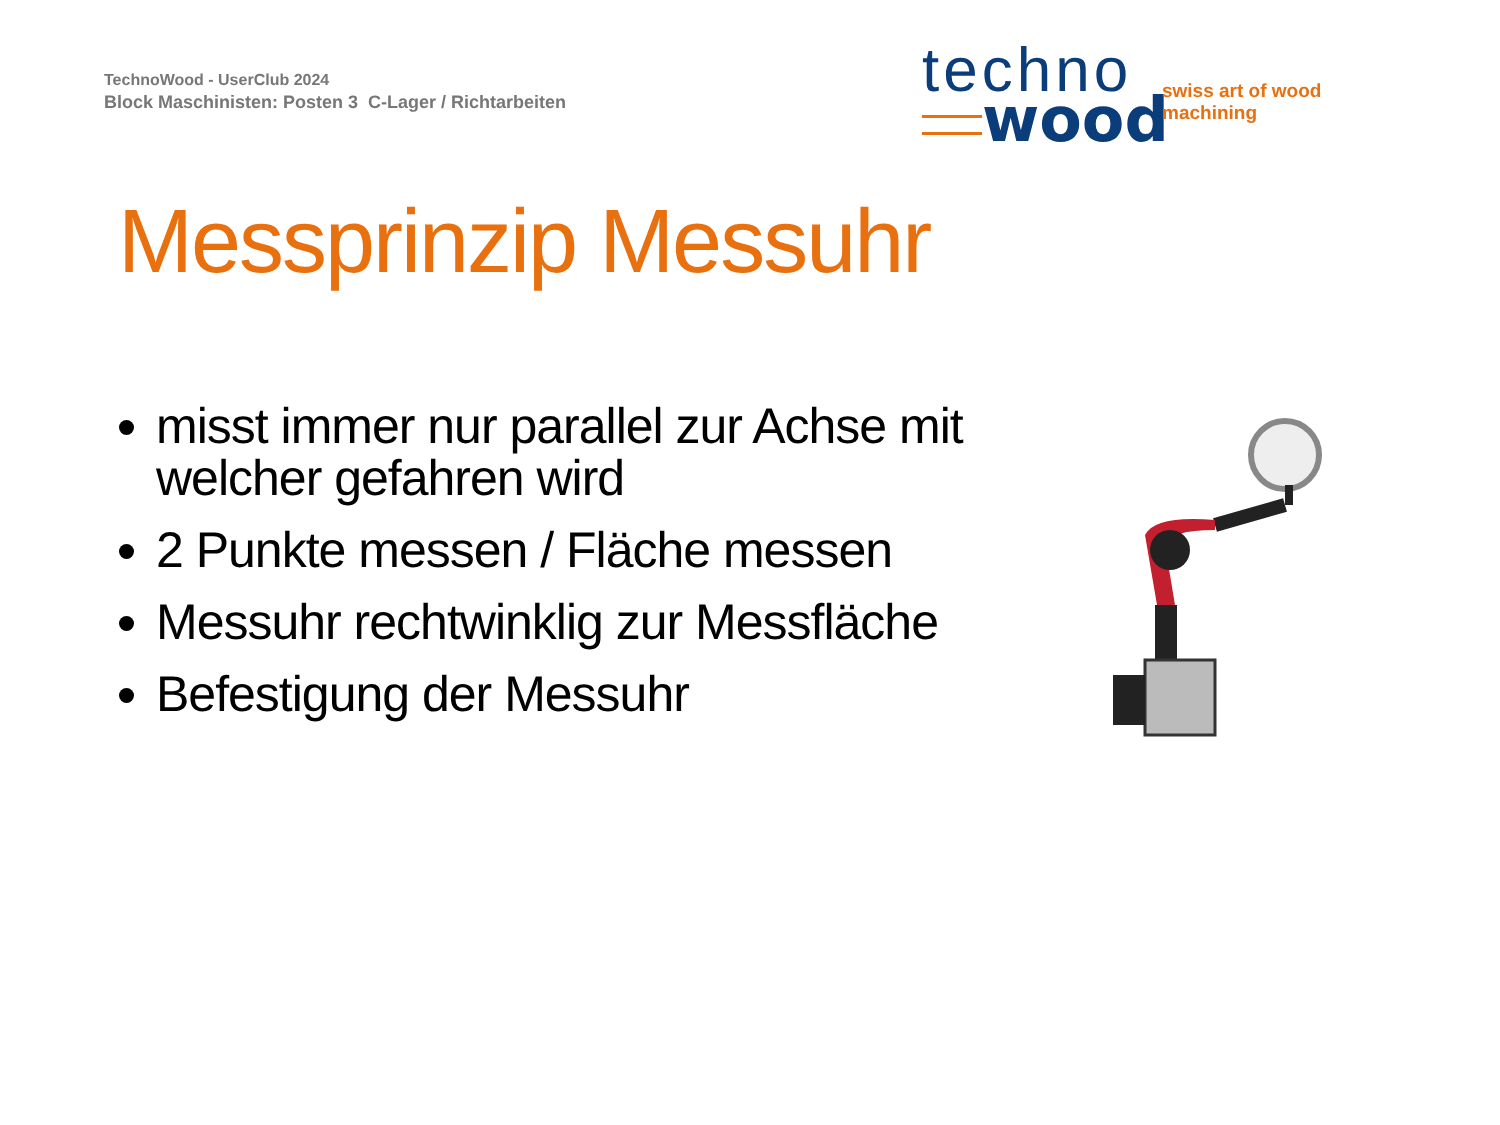TechnoWood - UserClub 2024
Block Maschinisten: Posten 3 C-Lager / Richtarbeiten
techno
wood swiss art of wood machining
Messprinzip Messuhr
misst immer nur parallel zur Achse mit welcher gefahren wird
2 Punkte messen / Fläche messen
Messuhr rechtwinklig zur Messfläche
Befestigung der Messuhr